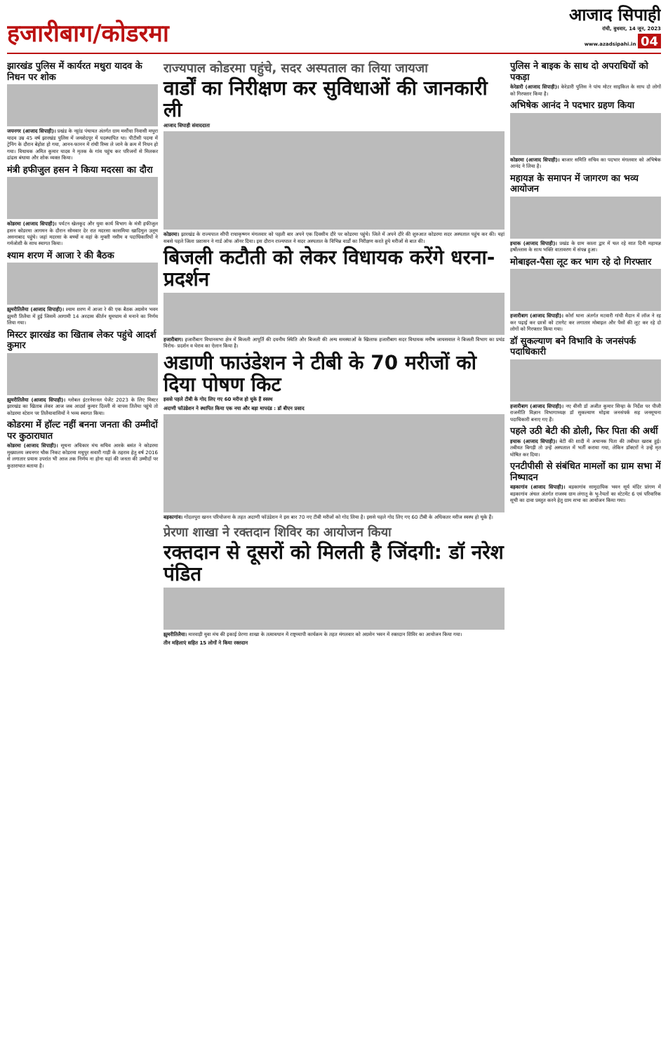हजारीबाग/कोडरमा
आजाद सिपाही
रांची, बुधवार, 14 जून, 2023
www.azadsipahi.in 04
झारखंड पुलिस में कार्यरत मथुरा यादव के निधन पर शोक
जयनगर (आजाद सिपाही)। प्रखंड के नट्टांड पंचायत अंतर्गत ग्राम मसौंधा निवासी मथुरा यादव उम्र 45 वर्ष झारखंड पुलिस में जमशेदपुर में पदस्थापित था। पीटीसी पदमा में ट्रेनिंग के दौरान बेहोश हो गया, आनन-फानन में रांची रिम्स ले जाने के क्रम में निधन हो गया। विधायक अमित कुमार यादव ने मृतक के गांव पहुंच कर परिजनों से मिलकर ढांढस बंधाया और शोक व्यक्त किया।
मंत्री हफीजुल हसन ने किया मदरसा का दौरा
कोडरमा (आजाद सिपाही)। पर्यटन खेलकूद और युवा कार्य विभाग के मंत्री हफीजुल हसन कोडरमा आगमन के दौरान सोमवार देर रात मदरसा कासमिया खादिमुल उलूम असनाबाद पहुंचे। जहां मदरसा के बच्चों व वहां के मुफ्ती नसीम व पदाधिकारियों ने गर्मजोशी के साथ स्वागत किया।
श्याम शरण में आजा रे की बैठक
झुमरीतिलैया (आजाद सिपाही)। श्याम शरण में आजा रे की एक बैठक अग्रसेन भवन झुमरी तिलैया में हुई जिसमें आगामी 14 अरदास कीर्तन धूमधाम से मनाने का निर्णय लिया गया।
मिस्टर झारखंड का खिताब लेकर पहुंचे आदर्श कुमार
झुमरीतिलैया (आजाद सिपाही)। ग्लोबल इंटरनेशनल पेजेंट 2023 के लिए मिस्टर झारखंड का खिताब लेकर आज जब आदर्श कुमार दिल्ली से वापस तिलैया पहुंचे तो कोडरमा स्टेशन पर तिलैयावासियों ने भव्य स्वागत किया।
कोडरमा में हॉल्ट नहीं बनना जनता की उम्मीदों पर कुठाराघात
कोडरमा (आजाद सिपाही)। सूचना अधिकार मंच सचिव आरके बसंत ने कोडरमा मुख्यालय जयनगर चौक निकट कोडरमा मधुपुर सवारी गाड़ी के ठहराव हेतु वर्ष 2016 से लगातार प्रयास उपरांत भी आज तक निर्णय ना होना यहां की जनता की उम्मीदों पर कुठाराघात बताया है।
राज्यपाल कोडरमा पहुंचे, सदर अस्पताल का लिया जायजा
वार्डों का निरीक्षण कर सुविधाओं की जानकारी ली
आजाद सिपाही संवाददाता
कोडरमा। झारखंड के राज्यपाल सीपी राधाकृष्णन मंगलवार को पहली बार अपने एक दिवसीय दौरे पर कोडरमा पहुंचे। जिले में अपने दौरे की शुरुआत कोडरमा सदर अस्पताल पहुंच कर की। यहां सबसे पहले जिला प्रशासन ने गार्ड ऑफ ऑनर दिया। इस दौरान राज्यपाल ने सदर अस्पताल के विभिन्न वार्डों का निरीक्षण करते हुये मरीजों से बात की।
बिजली कटौती को लेकर विधायक करेंगे धरना-प्रदर्शन
हजारीबाग। हजारीबाग विधानसभा क्षेत्र में बिजली आपूर्ति की दयनीय स्थिति और बिजली की अन्य समस्याओं के खिलाफ हजारीबाग सदर विधायक मनीष जायसवाल ने बिजली विभाग का प्रचंड विरोध- प्रदर्शन व घेराव का ऐलान किया है।
अडाणी फाउंडेशन ने टीबी के 70 मरीजों को दिया पोषण किट
इससे पहले टीबी के गोद लिए गए 60 मरीज हो चुके हैं स्वस्थ
अदाणी फॉउंडेशन ने स्थापित किया एक नया और बड़ा मापदंड : डॉ बीएन प्रसाद
बड़कागांव। गोंदलपुरा खनन परियोजना के तहत अदाणी फॉउंडेशन ने इस बार 70 नए टीबी मरीजों को गोद लिया है। इससे पहले गोद लिए गए 60 टीबी के अधिकतर मरीज स्वस्थ हो चुके हैं।
प्रेरणा शाखा ने रक्तदान शिविर का आयोजन किया
रक्तदान से दूसरों को मिलती है जिंदगी: डॉ नरेश पंडित
झुमरीतिलैया। मारवाड़ी युवा मंच की इकाई प्रेरणा शाखा के तत्वावधान में राष्ट्रव्यापी कार्यक्रम के तहत मंगलवार को अग्रसेन भवन में रक्तदान शिविर का आयोजन किया गया।
तीन महिलाएं सहित 15 लोगों ने किया रक्तदान
पुलिस ने बाइक के साथ दो अपराधियों को पकड़ा
केरेडारी (आजाद सिपाही)। केरेडारी पुलिस ने पांच मोटर साइकिल के साथ दो लोगों को गिरफ्तार किया है।
अभिषेक आनंद ने पदभार ग्रहण किया
कोडरमा (आजाद सिपाही)। बाजार समिति सचिव का पदभार मंगलवार को अभिषेक आनंद ने लिया है।
महायज्ञ के समापन में जागरण का भव्य आयोजन
इचाक (आजाद सिपाही)। प्रखंड के ग्राम काला द्वार में चल रहे सात दिनी महायज्ञ हर्षोल्लास के साथ भक्ति वातावरण में संपन्न हुआ।
मोबाइल-पैसा लूट कर भाग रहे दो गिरफ्तार
हजारीबाग (आजाद सिपाही)। कोर्रा थाना अंतर्गत मटवारी गांधी मैदान में लॉज ने रह कर पढ़ाई कर छात्रों को टारगेट कर लगातार मोबाइल और पैसों की लूट कर रहे दो लोगों को गिरफ्तार किया गया।
डॉ सुकल्याण बने विभावि के जनसंपर्क पदाधिकारी
हजारीबाग (आजाद सिपाही)। नए वीसी डॉ अजीत कुमार सिन्हा के निर्देश पर पीजी राजनीति विज्ञान विभागाध्यक्ष डॉ सुकल्याण मोइत्रा जनसंपर्क सह जनसूचना पदाधिकारी बनाए गए हैं।
पहले उठी बेटी की डोली, फिर पिता की अर्थी
इचाक (आजाद सिपाही)। बेटी की शादी में अचानक पिता की तबीयत खराब हुई। तबीयत बिगड़ी तो उन्हें अस्पताल में भर्ती कराया गया, लेकिन डॉक्टरों ने उन्हें मृत घोषित कर दिया।
एनटीपीसी से संबंधित मामलों का ग्राम सभा में निष्पादन
बड़कागांव (आजाद सिपाही)। बड़कागांव सामुदायिक भवन सूर्य मंदिर प्रांगण में बड़कागांव अंचल अंतर्गत राजस्व ग्राम लंगातू के भू-रैयतों का स्टेटमेंट 6 एवं परिवारिक सूची का दावा प्रस्तुत करने हेतु ग्राम सभा का आयोजन किया गया।